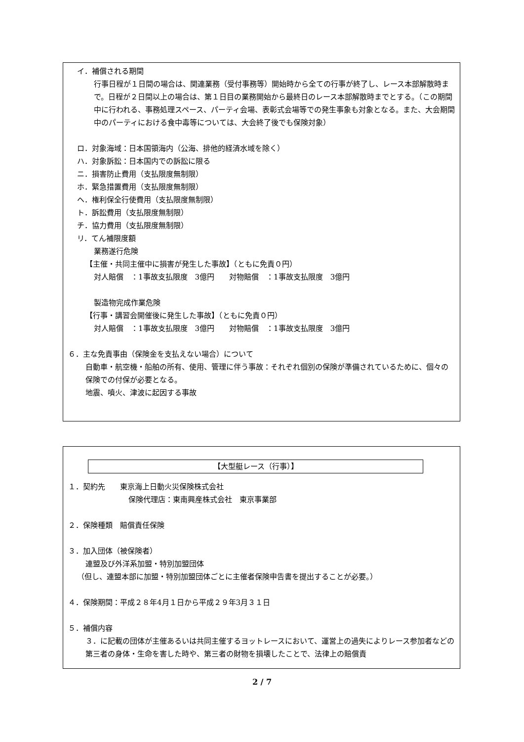イ．補償される期間
行事日程が１日間の場合は、関連業務（受付事務等）開始時から全ての行事が終了し、レース本部解散時まで。日程が２日間以上の場合は、第１日目の業務開始から最終日のレース本部解散時までとする。（この期間中に行われる、事務処理スペース、パーティ会場、表彰式会場等での発生事象も対象となる。また、大会期間中のパーティにおける食中毒等については、大会終了後でも保険対象）
ロ．対象海域：日本国領海内（公海、排他的経済水域を除く）
ハ．対象訴訟：日本国内での訴訟に限る
ニ．損害防止費用（支払限度無制限）
ホ．緊急措置費用（支払限度無制限）
ヘ．権利保全行使費用（支払限度無制限）
ト．訴訟費用（支払限度無制限）
チ．協力費用（支払限度無制限）
リ．てん補限度額
業務遂行危険
【主催・共同主催中に損害が発生した事故】（ともに免責０円）
対人賠償　：1事故支払限度　3億円　　対物賠償　：1事故支払限度　3億円
製造物完成作業危険
【行事・講習会開催後に発生した事故】（ともに免責０円）
対人賠償　：1事故支払限度　3億円　　対物賠償　：1事故支払限度　3億円
６．主な免責事由（保険金を支払えない場合）について
自動車・航空機・船舶の所有、使用、管理に伴う事故：それぞれ個別の保険が準備されているために、個々の保険での付保が必要となる。
地震、噴火、津波に起因する事故
【大型艇レース（行事）】
１．契約先　　東京海上日動火災保険株式会社
保険代理店：東南興産株式会社　東京事業部
２．保険種類　賠償責任保険
３．加入団体（被保険者）
連盟及び外洋系加盟・特別加盟団体
（但し、連盟本部に加盟・特別加盟団体ごとに主催者保険申告書を提出することが必要。）
４．保険期間：平成２８年4月１日から平成２９年3月３１日
５．補償内容
３．に記載の団体が主催あるいは共同主催するヨットレースにおいて、運営上の過失によりレース参加者などの第三者の身体・生命を害した時や、第三者の財物を損壊したことで、法律上の賠償責
2 / 7